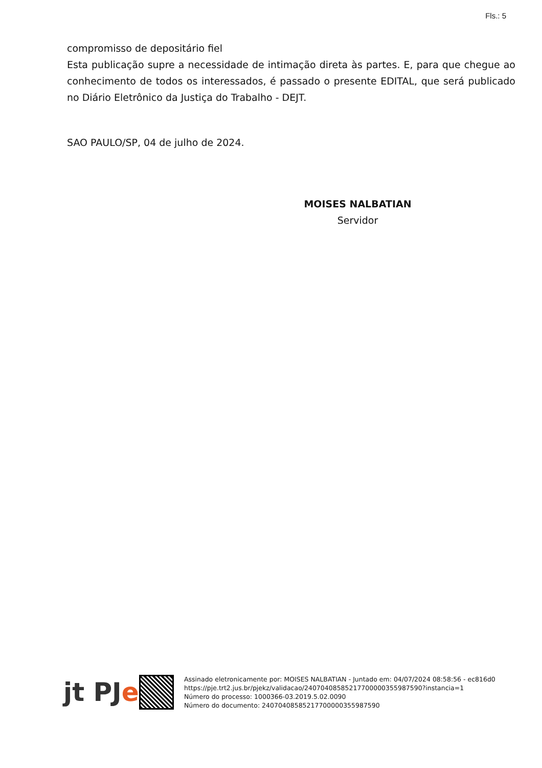Fls.: 5
compromisso de depositário fiel
Esta publicação supre a necessidade de intimação direta às partes. E, para que chegue ao conhecimento de todos os interessados, é passado o presente EDITAL, que será publicado no Diário Eletrônico da Justiça do Trabalho - DEJT.
SAO PAULO/SP, 04 de julho de 2024.
MOISES NALBATIAN
Servidor
jt PJe
Assinado eletronicamente por: MOISES NALBATIAN - Juntado em: 04/07/2024 08:58:56 - ec816d0
https://pje.trt2.jus.br/pjekz/validacao/24070408585217700000355987590?instancia=1
Número do processo: 1000366-03.2019.5.02.0090
Número do documento: 24070408585217700000355987590